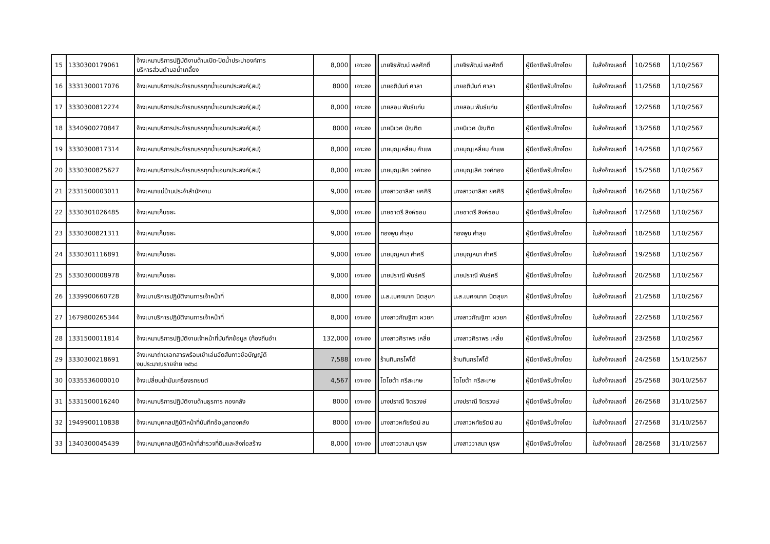| 15 | 1330300179061 | จ้างเหมาบริการปฏิบัติงานด้านเปิด-ปิดน้ำประปาองค์การ บริหารส่วนตำบลน้ำเกลี้ยง | 8,000 | เจาะจง | | นายจิรพัฒน์ พลศักดิ์ | นายจิรพัฒน์ พลศักดิ์ | ผู้มีอาชีพรับจ้างโดย | ใบสั่งจ้างเลขที่ | 10/2568 | 1/10/2567 |
| 16 | 3331300017076 | จ้างเหมาบริการประจำรถบรรทุกน้ำเอนกประสงค์(สป) | 8000 | เจาะจง | | นายอภินันท์ ศาลา | นายอภินันท์ ศาลา | ผู้มีอาชีพรับจ้างโดย | ใบสั่งจ้างเลขที่ | 11/2568 | 1/10/2567 |
| 17 | 3330300812274 | จ้างเหมาบริการประจำรถบรรทุกน้ำเอนกประสงค์(สป) | 8,000 | เจาะจง | | นายสอน พันธ์แก่น | นายสอน พันธ์แก่น | ผู้มีอาชีพรับจ้างโดย | ใบสั่งจ้างเลขที่ | 12/2568 | 1/10/2567 |
| 18 | 3340900270847 | จ้างเหมาบริการประจำรถบรรทุกน้ำเอนกประสงค์(สป) | 8000 | เจาะจง | | นายนิเวศ บัณฑิต | นายนิเวศ บัณฑิต | ผู้มีอาชีพรับจ้างโดย | ใบสั่งจ้างเลขที่ | 13/2568 | 1/10/2567 |
| 19 | 3330300817314 | จ้างเหมาบริการประจำรถบรรทุกน้ำเอนกประสงค์(สป) | 8,000 | เจาะจง | | นายบุญเหลี่ยม คำแพ | นายบุญเหลี่ยม คำแพ | ผู้มีอาชีพรับจ้างโดย | ใบสั่งจ้างเลขที่ | 14/2568 | 1/10/2567 |
| 20 | 3330300825627 | จ้างเหมาบริการประจำรถบรรทุกน้ำเอนกประสงค์(สป) | 8,000 | เจาะจง | | นายบุญเลิศ วงค์ทอง | นายบุญเลิศ วงค์ทอง | ผู้มีอาชีพรับจ้างโดย | ใบสั่งจ้างเลขที่ | 15/2568 | 1/10/2567 |
| 21 | 2331500003011 | จ้างเหมาแม่บ้านประจำสำนักงาน | 9,000 | เจาะจง | | นางสาวชาลิสา ยศศิริ | นางสาวชาลิสา ยศศิริ | ผู้มีอาชีพรับจ้างโดย | ใบสั่งจ้างเลขที่ | 16/2568 | 1/10/2567 |
| 22 | 3330301026485 | จ้างเหมาเก็บขยะ | 9,000 | เจาะจง | | นายชาตรี สิงห์ซอม | นายชาตรี สิงห์ซอม | ผู้มีอาชีพรับจ้างโดย | ใบสั่งจ้างเลขที่ | 17/2568 | 1/10/2567 |
| 23 | 3330300821311 | จ้างเหมาเก็บขยะ | 9,000 | เจาะจง | | ทองพูน คำสุข | ทองพูน คำสุข | ผู้มีอาชีพรับจ้างโดย | ใบสั่งจ้างเลขที่ | 18/2568 | 1/10/2567 |
| 24 | 3330301116891 | จ้างเหมาเก็บขยะ | 9,000 | เจาะจง | | นายบุญหนา คำศรี | นายบุญหนา คำศรี | ผู้มีอาชีพรับจ้างโดย | ใบสั่งจ้างเลขที่ | 19/2568 | 1/10/2567 |
| 25 | 5330300008978 | จ้างเหมาเก็บขยะ | 9,000 | เจาะจง | | นายปราณี พันธ์ศรี | นายปราณี พันธ์ศรี | ผู้มีอาชีพรับจ้างโดย | ใบสั่งจ้างเลขที่ | 20/2568 | 1/10/2567 |
| 26 | 1339900660728 | จ้างเมาบริการปฏิบัติงานการเจ้าหน้าที่ | 8,000 | เจาะจง | | น.ส.เบศจมาศ นิตสุขก | น.ส.เบศจมาศ นิตสุขก | ผู้มีอาชีพรับจ้างโดย | ใบสั่งจ้างเลขที่ | 21/2568 | 1/10/2567 |
| 27 | 1679800265344 | จ้างเมาบริการปฏิบัติงานการเจ้าหน้าที่ | 8,000 | เจาะจง | | นางสาวกัณฐิกา ผวยก | นางสาวกัณฐิกา ผวยก | ผู้มีอาชีพรับจ้างโดย | ใบสั่งจ้างเลขที่ | 22/2568 | 1/10/2567 |
| 28 | 1331500011814 | จ้างเหมาบริการปฏิบัติงานเจ้าหน้าที่บันทึกข้อมูล (ท้องถิ่นอำเ | 132,000 | เจาะจง | | นางสาวศิราพร เหลี่ย | นางสาวศิราพร เหลี่ย | ผู้มีอาชีพรับจ้างโดย | ใบสั่งจ้างเลขที่ | 23/2568 | 1/10/2567 |
| 29 | 3330300218691 | จ้างเหมาถ่ายเอกสารพร้อมเข้าเล่มอัดสันกาวข้อบัญญัติ งบประมาณรายจ่าย ๒๕๖๘ | 7,588 | เจาะจง | | ร้านทินกรโฟโต้ | ร้านทินกรโฟโต้ | ผู้มีอาชีพรับจ้างโดย | ใบสั่งจ้างเลขที่ | 24/2568 | 15/10/2567 |
| 30 | 0335536000010 | จ้างเปลี่ยนน้ำมันเครื่องรถยนต์ | 4,567 | เจาะจง | | โตโยต้า ศรีสะเกษ | โตโยต้า ศรีสะเกษ | ผู้มีอาชีพรับจ้างโดย | ใบสั่งจ้างเลขที่ | 25/2568 | 30/10/2567 |
| 31 | 5331500016240 | จ้างเหมาบริการปฏิบัติงานด้านธุรการ กองคลัง | 8000 | เจาะจง | | นางปราณี จิตรวงษ์ | นางปราณี จิตรวงษ์ | ผู้มีอาชีพรับจ้างโดย | ใบสั่งจ้างเลขที่ | 26/2568 | 31/10/2567 |
| 32 | 1949900110838 | จ้างเหมาบุคคลปฏิบัติหน้าที่บันทึกข้อมูลกองคลัง | 8000 | เจาะจง | | นางสาวหทัยรัตน์ สม | นางสาวหทัยรัตน์ สม | ผู้มีอาชีพรับจ้างโดย | ใบสั่งจ้างเลขที่ | 27/2568 | 31/10/2567 |
| 33 | 1340300045439 | จ้างเหมาบุคคลปฏิบัติหน้าที่สำรวจที่ดินและสิ่งก่อสร้าง | 8,000 | เจาะจง | | นางสาววาสนา บุรพ | นางสาววาสนา บุรพ | ผู้มีอาชีพรับจ้างโดย | ใบสั่งจ้างเลขที่ | 28/2568 | 31/10/2567 |